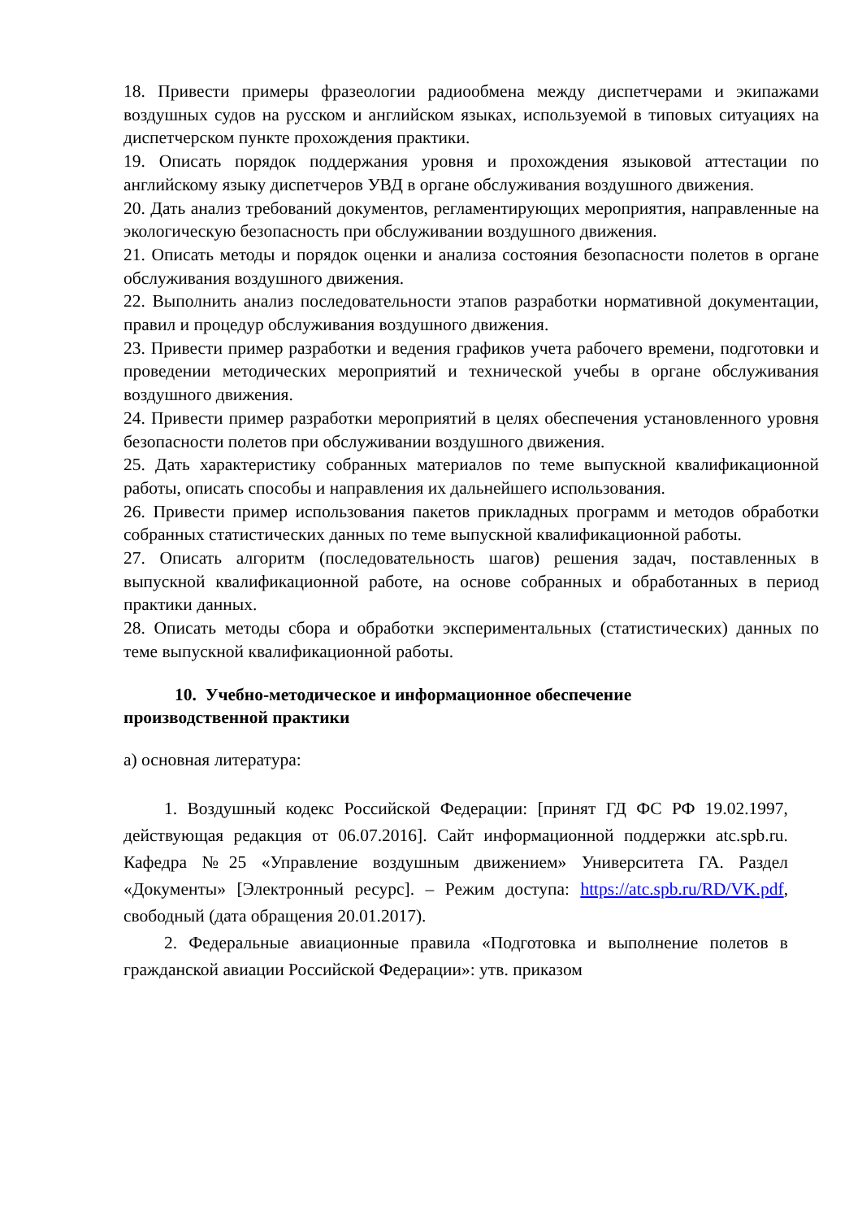18. Привести примеры фразеологии радиообмена между диспетчерами и экипажами воздушных судов на русском и английском языках, используемой в типовых ситуациях на диспетчерском пункте прохождения практики.
19. Описать порядок поддержания уровня и прохождения языковой аттестации по английскому языку диспетчеров УВД в органе обслуживания воздушного движения.
20. Дать анализ требований документов, регламентирующих мероприятия, направленные на экологическую безопасность при обслуживании воздушного движения.
21. Описать методы и порядок оценки и анализа состояния безопасности полетов в органе обслуживания воздушного движения.
22. Выполнить анализ последовательности этапов разработки нормативной документации, правил и процедур обслуживания воздушного движения.
23. Привести пример разработки и ведения графиков учета рабочего времени, подготовки и проведении методических мероприятий и технической учебы в органе обслуживания воздушного движения.
24. Привести пример разработки мероприятий в целях обеспечения установленного уровня безопасности полетов при обслуживании воздушного движения.
25. Дать характеристику собранных материалов по теме выпускной квалификационной работы, описать способы и направления их дальнейшего использования.
26. Привести пример использования пакетов прикладных программ и методов обработки собранных статистических данных по теме выпускной квалификационной работы.
27. Описать алгоритм (последовательность шагов) решения задач, поставленных в выпускной квалификационной работе, на основе собранных и обработанных в период практики данных.
28. Описать методы сбора и обработки экспериментальных (статистических) данных по теме выпускной квалификационной работы.
10. Учебно-методическое и информационное обеспечение
производственной практики
а) основная литература:
1. Воздушный кодекс Российской Федерации: [принят ГД ФС РФ 19.02.1997, действующая редакция от 06.07.2016]. Сайт информационной поддержки atc.spb.ru. Кафедра №25 «Управление воздушным движением» Университета ГА. Раздел «Документы» [Электронный ресурс]. – Режим доступа: https://atc.spb.ru/RD/VK.pdf, свободный (дата обращения 20.01.2017).
2. Федеральные авиационные правила «Подготовка и выполнение полетов в гражданской авиации Российской Федерации»: утв. приказом